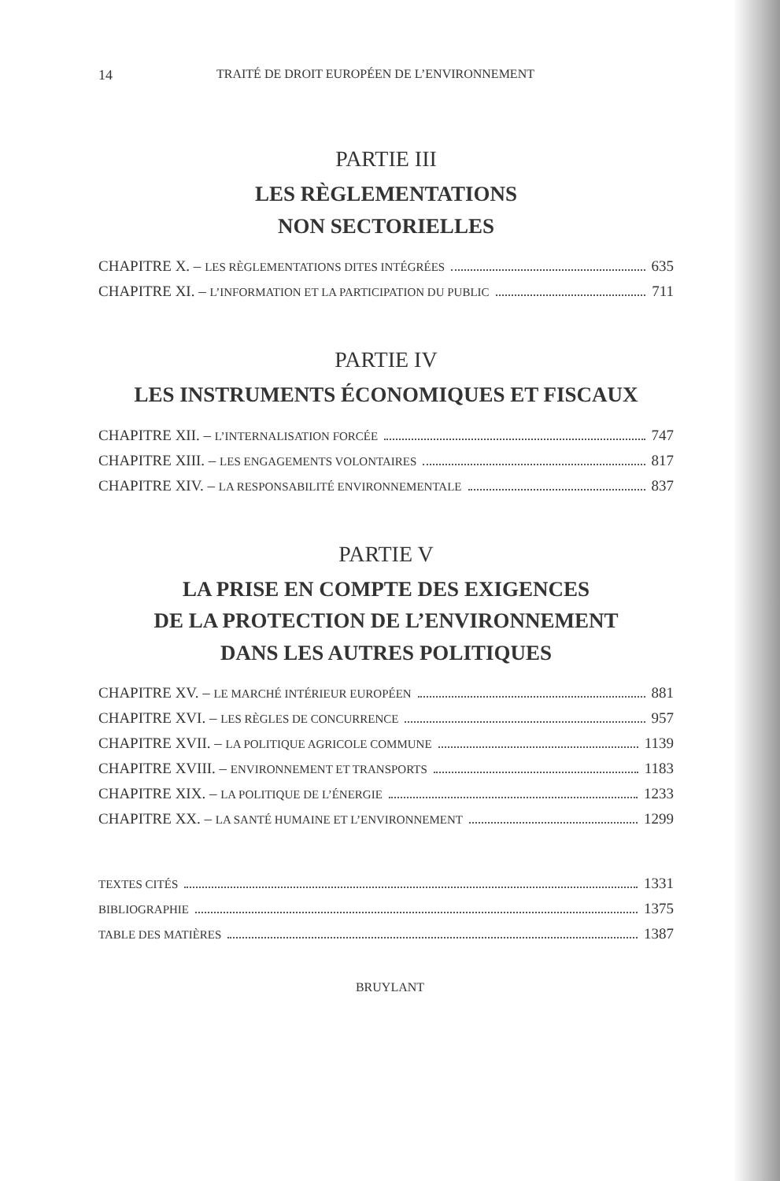14 TRAITÉ DE DROIT EUROPÉEN DE L’ENVIRONNEMENT
PARTIE III
LES RÈGLEMENTATIONS
NON SECTORIELLES
CHAPITRE X. – LES RÈGLEMENTATIONS DITES INTÉGRÉES 635
CHAPITRE XI. – L’INFORMATION ET LA PARTICIPATION DU PUBLIC 711
PARTIE IV
LES INSTRUMENTS ÉCONOMIQUES ET FISCAUX
CHAPITRE XII. – L’INTERNALISATION FORCÉE 747
CHAPITRE XIII. – LES ENGAGEMENTS VOLONTAIRES 817
CHAPITRE XIV. – LA RESPONSABILITÉ ENVIRONNEMENTALE 837
PARTIE V
LA PRISE EN COMPTE DES EXIGENCES
DE LA PROTECTION DE L’ENVIRONNEMENT
DANS LES AUTRES POLITIQUES
CHAPITRE XV. – LE MARCHÉ INTÉRIEUR EUROPÉEN 881
CHAPITRE XVI. – LES RÈGLES DE CONCURRENCE 957
CHAPITRE XVII. – LA POLITIQUE AGRICOLE COMMUNE 1139
CHAPITRE XVIII. – ENVIRONNEMENT ET TRANSPORTS 1183
CHAPITRE XIX. – LA POLITIQUE DE L’ÉNERGIE 1233
CHAPITRE XX. – LA SANTÉ HUMAINE ET L’ENVIRONNEMENT 1299
TEXTES CITÉS 1331
BIBLIOGRAPHIE 1375
TABLE DES MATIÈRES 1387
BRUYLANT